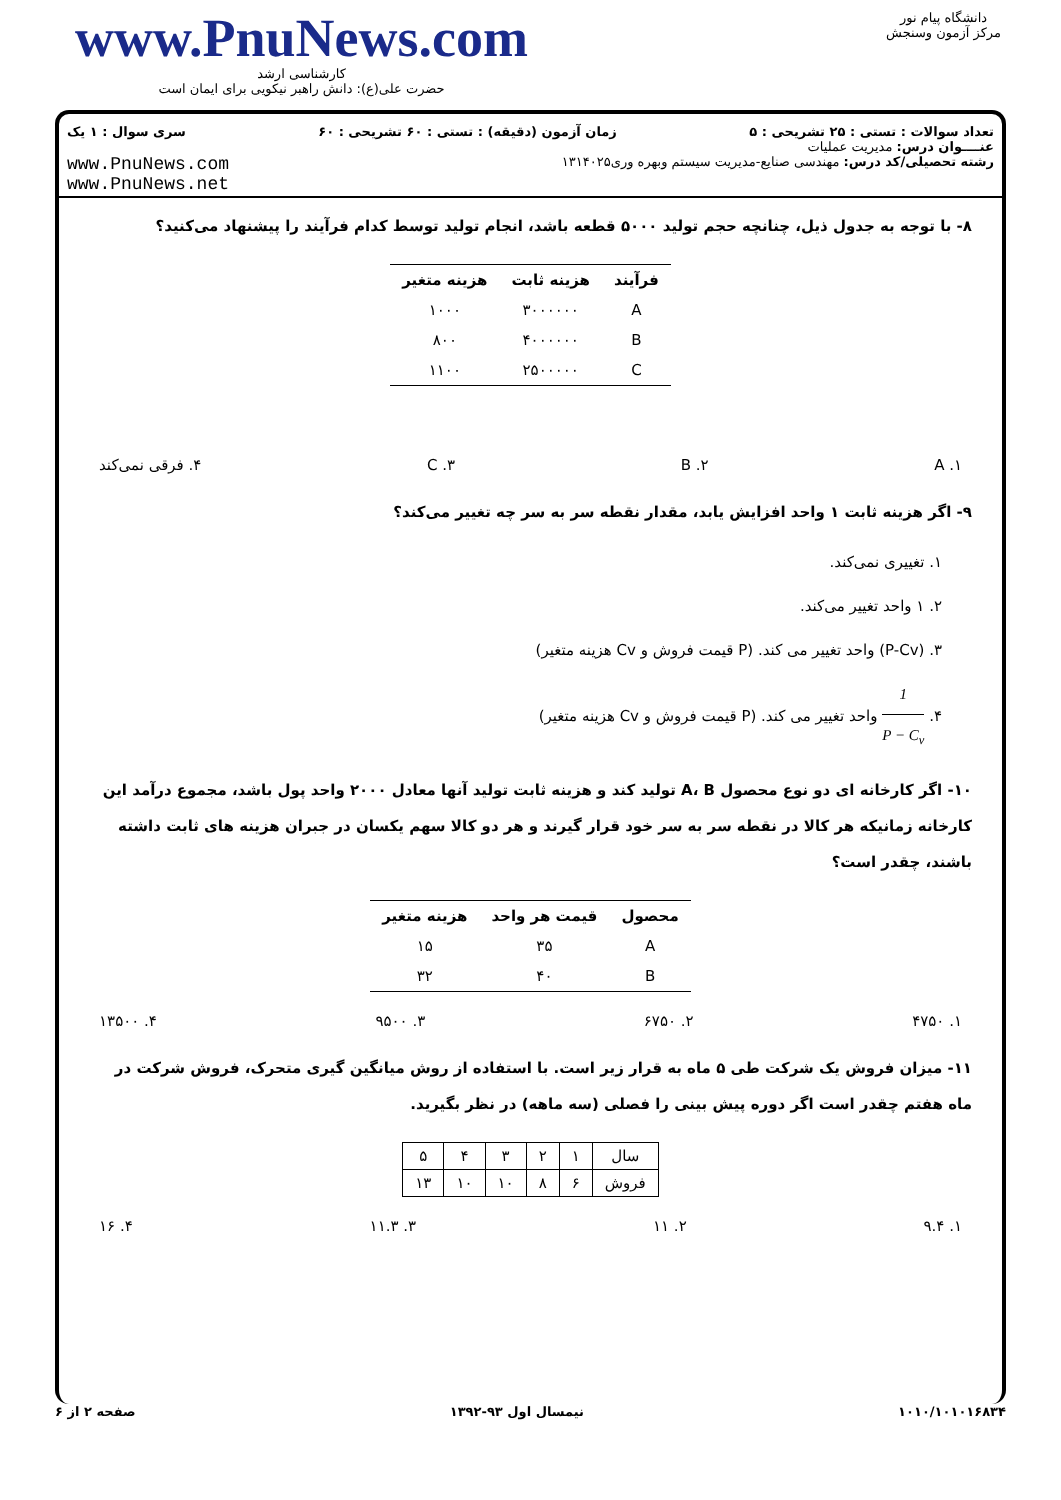www.PnuNews.com
کارشناسی ارشد
حضرت علی(ع): دانش راهبر نیکویی برای ایمان است
دانشگاه پیام نور
مرکز آزمون وسنجش
تعداد سوالات : تستی : ۲۵ تشریحی : ۵ زمان آزمون (دقیقه) : تستی : ۶۰ تشریحی : ۶۰ سری سوال : ۱ یک
عنــــوان درس: مدیریت عملیات
رشته تحصیلی/کد درس: مهندسی صنایع-مدیریت سیستم وبهره وری۱۳۱۴۰۲۵ www.PnuNews.com
www.PnuNews.net
۸- با توجه به جدول ذیل، چنانچه حجم تولید ۵۰۰۰ قطعه باشد، انجام تولید توسط کدام فرآیند را پیشنهاد می‌کنید؟
| فرآیند | هزینه ثابت | هزینه متغیر |
| --- | --- | --- |
| A | ۳۰۰۰۰۰۰ | ۱۰۰۰ |
| B | ۴۰۰۰۰۰۰ | ۸۰۰ |
| C | ۲۵۰۰۰۰۰ | ۱۱۰۰ |
۱. A ۲. B ۳. C ۴. فرقی نمی‌کند
۹- اگر هزینه ثابت ۱ واحد افزایش یابد، مقدار نقطه سر به سر چه تغییر می‌کند؟
۱. تغییری نمی‌کند.
۲. ۱ واحد تغییر می‌کند.
۳. (P-Cv) واحد تغییر می کند. (P قیمت فروش و Cv هزینه متغیر)
۴. 1 P − C<sub>v</sub> واحد تغییر می کند. (P قیمت فروش و Cv هزینه متغیر)
۱۰- اگر کارخانه ای دو نوع محصول A، B تولید کند و هزینه ثابت تولید آنها معادل ۲۰۰۰ واحد پول باشد، مجموع درآمد این کارخانه زمانیکه هر کالا در نقطه سر به سر خود قرار گیرند و هر دو کالا سهم یکسان در جبران هزینه های ثابت داشته باشند، چقدر است؟
| محصول | قیمت هر واحد | هزینه متغیر |
| --- | --- | --- |
| A | ۳۵ | ۱۵ |
| B | ۴۰ | ۳۲ |
۱. ۴۷۵۰ ۲. ۶۷۵۰ ۳. ۹۵۰۰ ۴. ۱۳۵۰۰
۱۱- میزان فروش یک شرکت طی ۵ ماه به قرار زیر است. با استفاده از روش میانگین گیری متحرک، فروش شرکت در ماه هفتم چقدر است اگر دوره پیش بینی را فصلی (سه ماهه) در نظر بگیرید.
| سال | ۱ | ۲ | ۳ | ۴ | ۵ |
| فروش | ۶ | ۸ | ۱۰ | ۱۰ | ۱۳ |
۱. ۹.۴ ۲. ۱۱ ۳. ۱۱.۳ ۴. ۱۶
۱۰۱۰/۱۰۱۰۱۶۸۳۴ نیمسال اول ۹۳-۱۳۹۲ صفحه ۲ از ۶